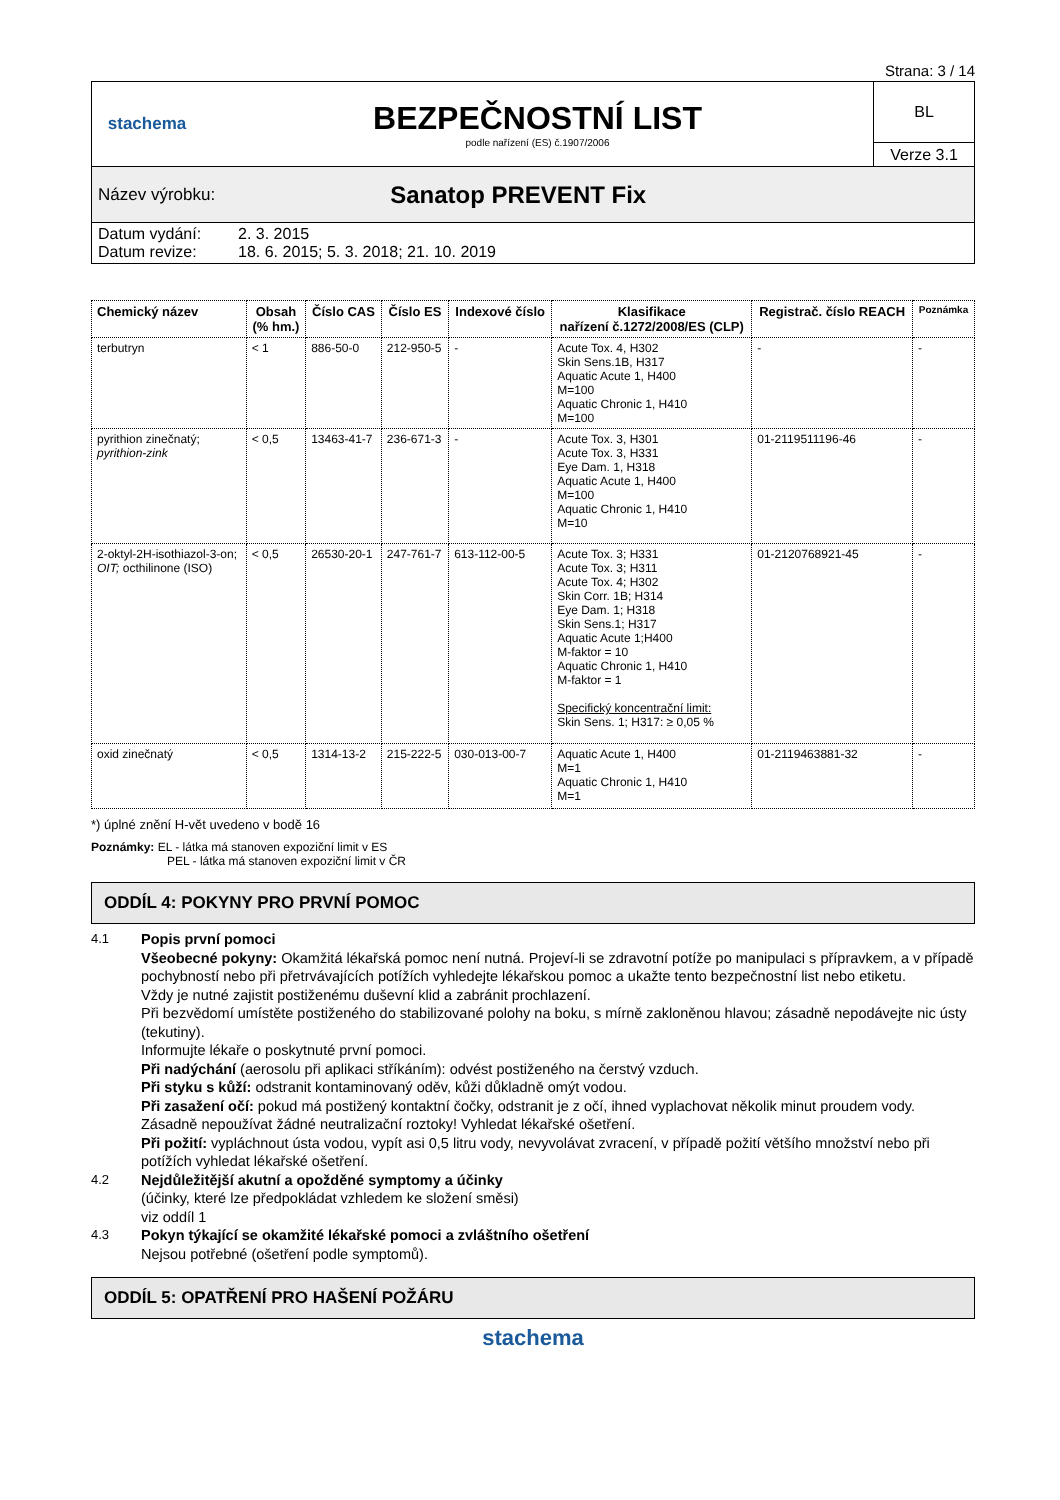Strana: 3 / 14
stachema
BEZPEČNOSTNÍ LIST
podle nařízení (ES) č.1907/2006
BL
Verze 3.1
Název výrobku: Sanatop PREVENT Fix
Datum vydání: 2. 3. 2015
Datum revize: 18. 6. 2015; 5. 3. 2018; 21. 10. 2019
| Chemický název | Obsah (% hm.) | Číslo CAS | Číslo ES | Indexové číslo | Klasifikace nařízení č.1272/2008/ES (CLP) | Registrač. číslo REACH | Poznámka |
| --- | --- | --- | --- | --- | --- | --- | --- |
| terbutryn | < 1 | 886-50-0 | 212-950-5 | - | Acute Tox. 4, H302 Skin Sens.1B, H317 Aquatic Acute 1, H400 M=100 Aquatic Chronic 1, H410 M=100 | - | - |
| pyrithion zinečnatý; pyrithion-zink | < 0,5 | 13463-41-7 | 236-671-3 | - | Acute Tox. 3, H301 Acute Tox. 3, H331 Eye Dam. 1, H318 Aquatic Acute 1, H400 M=100 Aquatic Chronic 1, H410 M=10 | 01-2119511196-46 | - |
| 2-oktyl-2H-isothiazol-3-on; OIT; octhilinone (ISO) | < 0,5 | 26530-20-1 | 247-761-7 | 613-112-00-5 | Acute Tox. 3; H331 Acute Tox. 3; H311 Acute Tox. 4; H302 Skin Corr. 1B; H314 Eye Dam. 1; H318 Skin Sens.1; H317 Aquatic Acute 1;H400 M-faktor = 10 Aquatic Chronic 1, H410 M-faktor = 1 Specifický koncentrační limit: Skin Sens. 1; H317: ≥ 0,05 % | 01-2120768921-45 | - |
| oxid zinečnatý | < 0,5 | 1314-13-2 | 215-222-5 | 030-013-00-7 | Aquatic Acute 1, H400 M=1 Aquatic Chronic 1, H410 M=1 | 01-2119463881-32 | - |
*) úplné znění H-vět uvedeno v bodě 16
Poznámky: EL - látka má stanoven expoziční limit v ES
PEL - látka má stanoven expoziční limit v ČR
ODDÍL 4: POKYNY PRO PRVNÍ POMOC
4.1 Popis první pomoci
Všeobecné pokyny: Okamžitá lékařská pomoc není nutná. Projeví-li se zdravotní potíže po manipulaci s přípravkem, a v případě pochybností nebo při přetrvávajících potížích vyhledejte lékařskou pomoc a ukažte tento bezpečnostní list nebo etiketu.
Vždy je nutné zajistit postiženému duševní klid a zabránit prochlazení.
Při bezvědomí umístěte postiženého do stabilizované polohy na boku, s mírně zakloněnou hlavou; zásadně nepodávejte nic ústy (tekutiny).
Informujte lékaře o poskytnuté první pomoci.
Při nadýchání (aerosolu při aplikaci stříkáním): odvést postiženého na čerstvý vzduch.
Při styku s kůží: odstranit kontaminovaný oděv, kůži důkladně omýt vodou.
Při zasažení očí: pokud má postižený kontaktní čočky, odstranit je z očí, ihned vyplachovat několik minut proudem vody. Zásadně nepoužívat žádné neutralizační roztoky! Vyhledat lékařské ošetření.
Při požití: vypláchnout ústa vodou, vypít asi 0,5 litru vody, nevyvolávat zvracení, v případě požití většího množství nebo při potížích vyhledat lékařské ošetření.
4.2 Nejdůležitější akutní a opožděné symptomy a účinky
(účinky, které lze předpokládat vzhledem ke složení směsi)
viz oddíl 1
4.3 Pokyn týkající se okamžité lékařské pomoci a zvláštního ošetření
Nejsou potřebné (ošetření podle symptomů).
ODDÍL 5: OPATŘENÍ PRO HAŠENÍ POŽÁRU
stachema